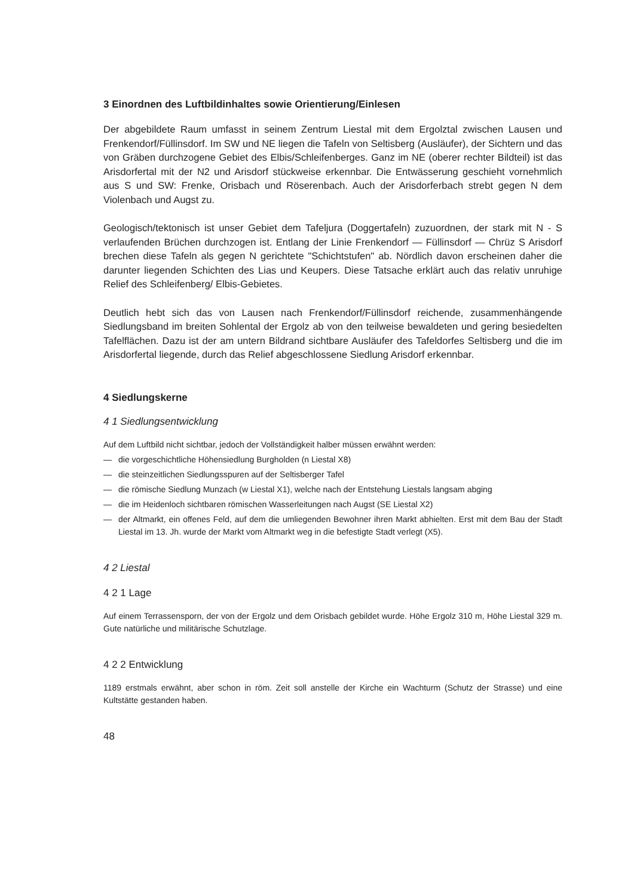3 Einordnen des Luftbildinhaltes sowie Orientierung/Einlesen
Der abgebildete Raum umfasst in seinem Zentrum Liestal mit dem Ergolztal zwischen Lausen und Frenkendorf/Füllinsdorf. Im SW und NE liegen die Tafeln von Seltisberg (Ausläufer), der Sichtern und das von Gräben durchzogene Gebiet des Elbis/Schleifen­berges. Ganz im NE (oberer rechter Bildteil) ist das Arisdorfertal mit der N2 und Arisdorf stückweise erkennbar. Die Entwässerung geschieht vornehmlich aus S und SW: Frenke, Orisbach und Röserenbach. Auch der Arisdorferbach strebt gegen N dem Violenbach und Augst zu.
Geologisch/tektonisch ist unser Gebiet dem Tafeljura (Doggertafeln) zuzuordnen, der stark mit N - S verlaufenden Brüchen durchzogen ist. Entlang der Linie Frenkendorf — Füllinsdorf — Chrüz S Arisdorf brechen diese Tafeln als gegen N gerichtete "Schicht­stufen" ab. Nördlich davon erscheinen daher die darunter liegenden Schichten des Lias und Keupers. Diese Tatsache erklärt auch das relativ unruhige Relief des Schleifenberg/ Elbis-Gebietes.
Deutlich hebt sich das von Lausen nach Frenkendorf/Füllinsdorf reichende, zusammen­hängende Siedlungsband im breiten Sohlental der Ergolz ab von den teilweise bewaldeten und gering besiedelten Tafelflächen. Dazu ist der am untern Bildrand sichtbare Ausläufer des Tafeldorfes Seltisberg und die im Arisdorfertal liegende, durch das Relief abgeschlos­sene Siedlung Arisdorf erkennbar.
4 Siedlungskerne
4 1 Siedlungsentwicklung
Auf dem Luftbild nicht sichtbar, jedoch der Vollständigkeit halber müssen erwähnt werden:
— die vorgeschichtliche Höhensiedlung Burgholden (n Liestal X8)
— die steinzeitlichen Siedlungsspuren auf der Seltisberger Tafel
— die römische Siedlung Munzach (w Liestal X1), welche nach der Entstehung Liestals langsam ab­ging
— die im Heidenloch sichtbaren römischen Wasserleitungen nach Augst (SE Liestal X2)
— der Altmarkt, ein offenes Feld, auf dem die umliegenden Bewohner ihren Markt abhielten. Erst mit dem Bau der Stadt Liestal im 13. Jh. wurde der Markt vom Altmarkt weg in die befestigte Stadt verlegt (X5).
4 2 Liestal
4 2 1 Lage
Auf einem Terrassensporn, der von der Ergolz und dem Orisbach gebildet wurde. Höhe Ergolz 310 m, Höhe Liestal 329 m. Gute natürliche und militärische Schutzlage.
4 2 2 Entwicklung
1189 erstmals erwähnt, aber schon in röm. Zeit soll anstelle der Kirche ein Wachturm (Schutz der Strasse) und eine Kultstätte gestanden haben.
48